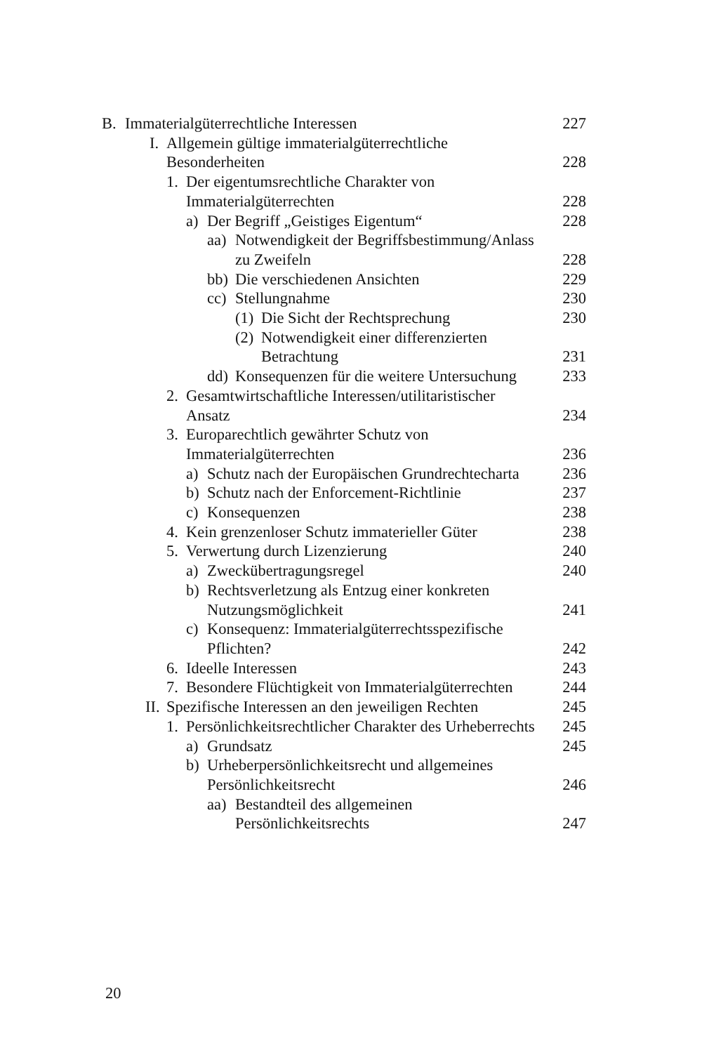B. Immaterialgüterrechtliche Interessen 227
I. Allgemein gültige immaterialgüterrechtliche
Besonderheiten 228
1. Der eigentumsrechtliche Charakter von
Immaterialgüterrechten 228
a) Der Begriff „Geistiges Eigentum“228
aa) Notwendigkeit der Begriffsbestimmung/Anlass
zu Zweifeln 228
bb) Die verschiedenen Ansichten 229
cc) Stellungnahme 230
(1) Die Sicht der Rechtsprechung 230
(2) Notwendigkeit einer differenzierten
Betrachtung 231
dd) Konsequenzen für die weitere Untersuchung 233
2. Gesamtwirtschaftliche Interessen/utilitaristischer
Ansatz 234
3. Europarechtlich gewährter Schutz von
Immaterialgüterrechten 236
a) Schutz nach der Europäischen Grundrechtecharta 236
b) Schutz nach der Enforcement-Richtlinie 237
c) Konsequenzen 238
4. Kein grenzenloser Schutz immaterieller Güter 238
5. Verwertung durch Lizenzierung 240
a) Zweckübertragungsregel 240
b) Rechtsverletzung als Entzug einer konkreten
Nutzungsmöglichkeit 241
c) Konsequenz: Immaterialgüterrechtsspezifische
Pflichten? 242
6. Ideelle Interessen 243
7. Besondere Flüchtigkeit von Immaterialgüterrechten 244
II. Spezifische Interessen an den jeweiligen Rechten 245
1. Persönlichkeitsrechtlicher Charakter des Urheberrechts 245
a) Grundsatz 245
b) Urheberpersönlichkeitsrecht und allgemeines
Persönlichkeitsrecht 246
aa) Bestandteil des allgemeinen
Persönlichkeitsrechts 247
20